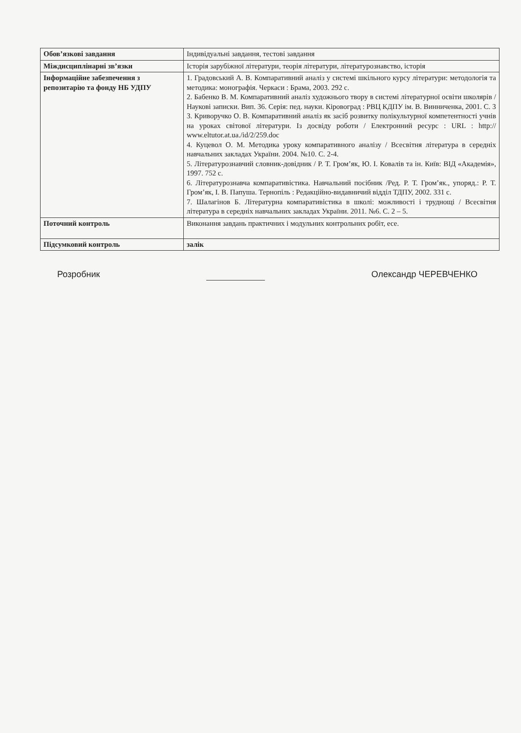| Обов’язкові завдання | Індивідуальні завдання, тестові завдання |
| Міждисциплінарні зв’язки | Історія зарубіжної літератури, теорія літератури, літературознавство, історія |
| Інформаційне забезпечення з репозитарію та фонду НБ УДПУ | 1. Градовський А. В. Компаративний аналіз у системі шкільного курсу літератури: методологія та методика: монографія. Черкаси : Брама, 2003. 292 с. 2. Бабенко В. М. Компаративний аналіз художнього твору в системі літературної освіти школярів / Наукові записки. Вип. 36. Серія: пед. науки. Кіровоград : РВЦ КДПУ ім. В. Винниченка, 2001. С. 3 3. Криворучко О. В. Компаративний аналіз як засіб розвитку полікультурної компетентності учнів на уроках світової літератури. Із досвіду роботи / Електронний ресурс : URL : http:// www.eltutor.at.ua./id/2/259.doc 4. Куцевол О. М. Методика уроку компаративного аналізу / Всесвітня література в середніх навчальних закладах України. 2004. №10. С. 2-4. 5. Літературознавчий словник-довідник / Р. Т. Гром’як, Ю. І. Ковалів та ін. Київ: ВІД «Академія», 1997. 752 с. 6. Літературознавча компаративістика. Навчальний посібник /Ред. Р. Т. Гром’як., упоряд.: Р. Т. Гром’як, І. В. Папуша. Тернопіль : Редакційно-видавничий відділ ТДПУ, 2002. 331 с. 7. Шалагінов Б. Літературна компаративістика в школі: можливості і труднощі / Всесвітня література в середніх навчальних закладах України. 2011. №6. С. 2 – 5. |
| Поточний контроль | Виконання завдань практичних і модульних контрольних робіт, есе. |
| Підсумковий контроль | залік |
Розробник Олександр ЧЕРЕВЧЕНКО